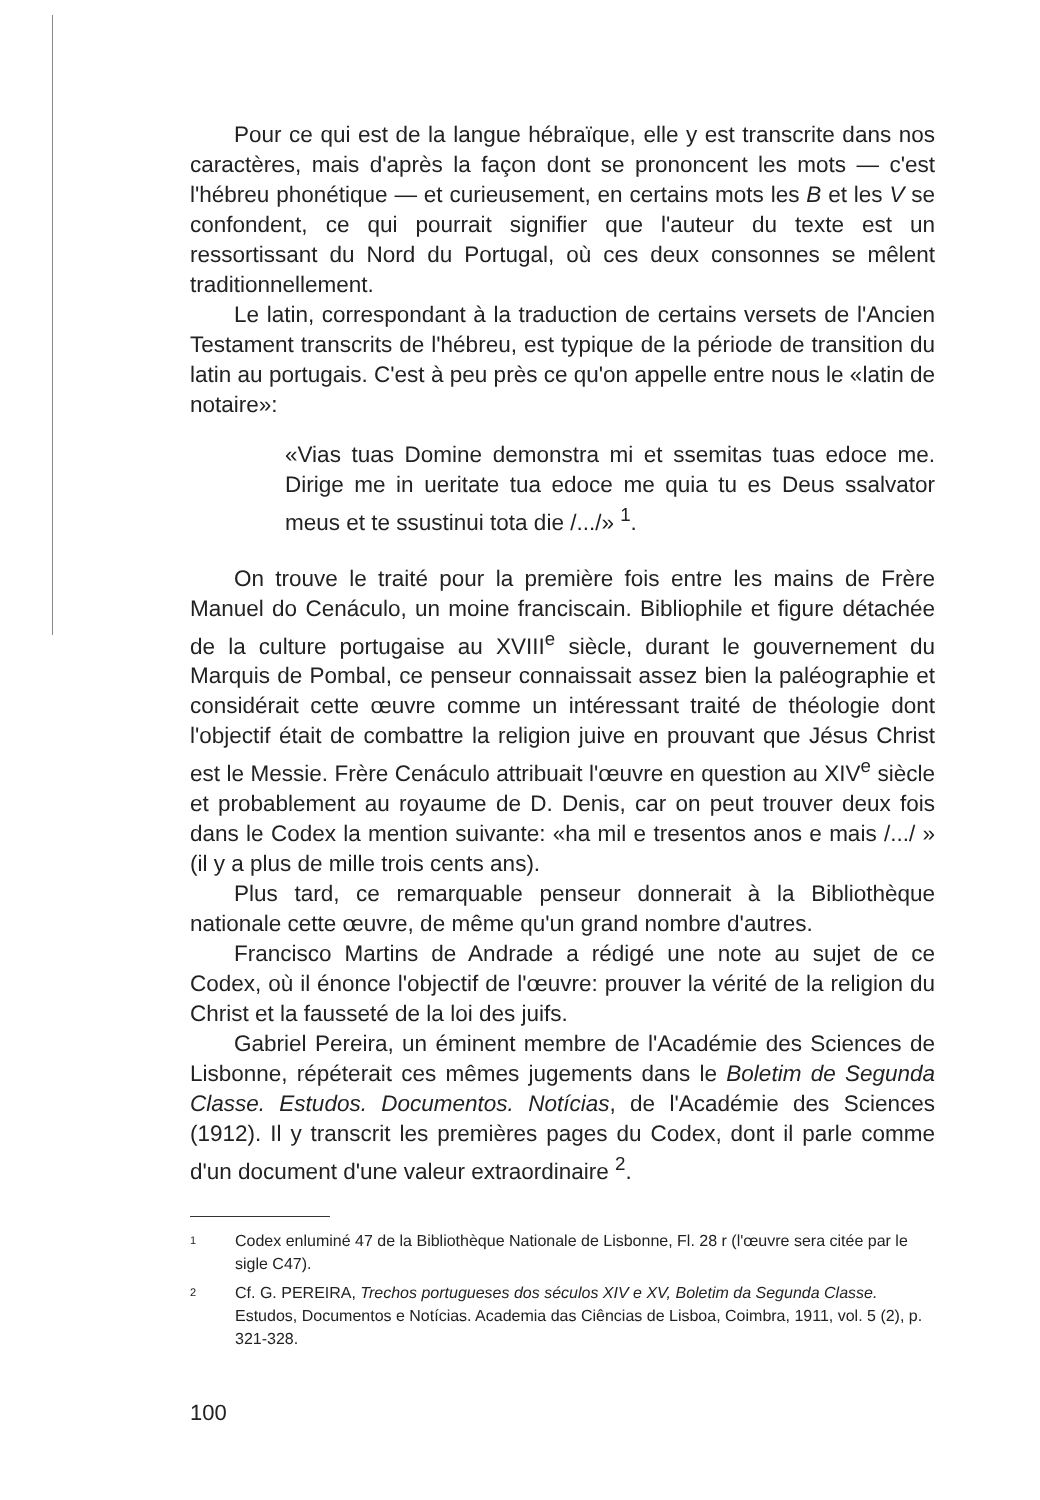Pour ce qui est de la langue hébraïque, elle y est transcrite dans nos caractères, mais d'après la façon dont se prononcent les mots — c'est l'hébreu phonétique — et curieusement, en certains mots les B et les V se confondent, ce qui pourrait signifier que l'auteur du texte est un ressortissant du Nord du Portugal, où ces deux consonnes se mêlent traditionnellement.
Le latin, correspondant à la traduction de certains versets de l'Ancien Testament transcrits de l'hébreu, est typique de la période de transition du latin au portugais. C'est à peu près ce qu'on appelle entre nous le «latin de notaire»:
«Vias tuas Domine demonstra mi et ssemitas tuas edoce me. Dirige me in ueritate tua edoce me quia tu es Deus ssalvator meus et te ssustinui tota die /.../» <sup>1</sup>.
On trouve le traité pour la première fois entre les mains de Frère Manuel do Cenáculo, un moine franciscain. Bibliophile et figure détachée de la culture portugaise au XVIII<sup>e</sup> siècle, durant le gouvernement du Marquis de Pombal, ce penseur connaissait assez bien la paléographie et considérait cette œuvre comme un intéressant traité de théologie dont l'objectif était de combattre la religion juive en prouvant que Jésus Christ est le Messie. Frère Cenáculo attribuait l'œuvre en question au XIV<sup>e</sup> siècle et probablement au royaume de D. Denis, car on peut trouver deux fois dans le Codex la mention suivante: «ha mil e tresentos anos e mais /.../ » (il y a plus de mille trois cents ans).
Plus tard, ce remarquable penseur donnerait à la Bibliothèque nationale cette œuvre, de même qu'un grand nombre d'autres.
Francisco Martins de Andrade a rédigé une note au sujet de ce Codex, où il énonce l'objectif de l'œuvre: prouver la vérité de la religion du Christ et la fausseté de la loi des juifs.
Gabriel Pereira, un éminent membre de l'Académie des Sciences de Lisbonne, répéterait ces mêmes jugements dans le Boletim de Segunda Classe. Estudos. Documentos. Notícias, de l'Académie des Sciences (1912). Il y transcrit les premières pages du Codex, dont il parle comme d'un document d'une valeur extraordinaire <sup>2</sup>.
1
Codex enluminé 47 de la Bibliothèque Nationale de Lisbonne, Fl. 28 r (l'œuvre sera citée par le sigle C47).
2
Cf. G. PEREIRA, Trechos portugueses dos séculos XIV e XV, Boletim da Segunda Classe. Estudos, Documentos e Notícias. Academia das Ciências de Lisboa, Coimbra, 1911, vol. 5 (2), p. 321-328.
100